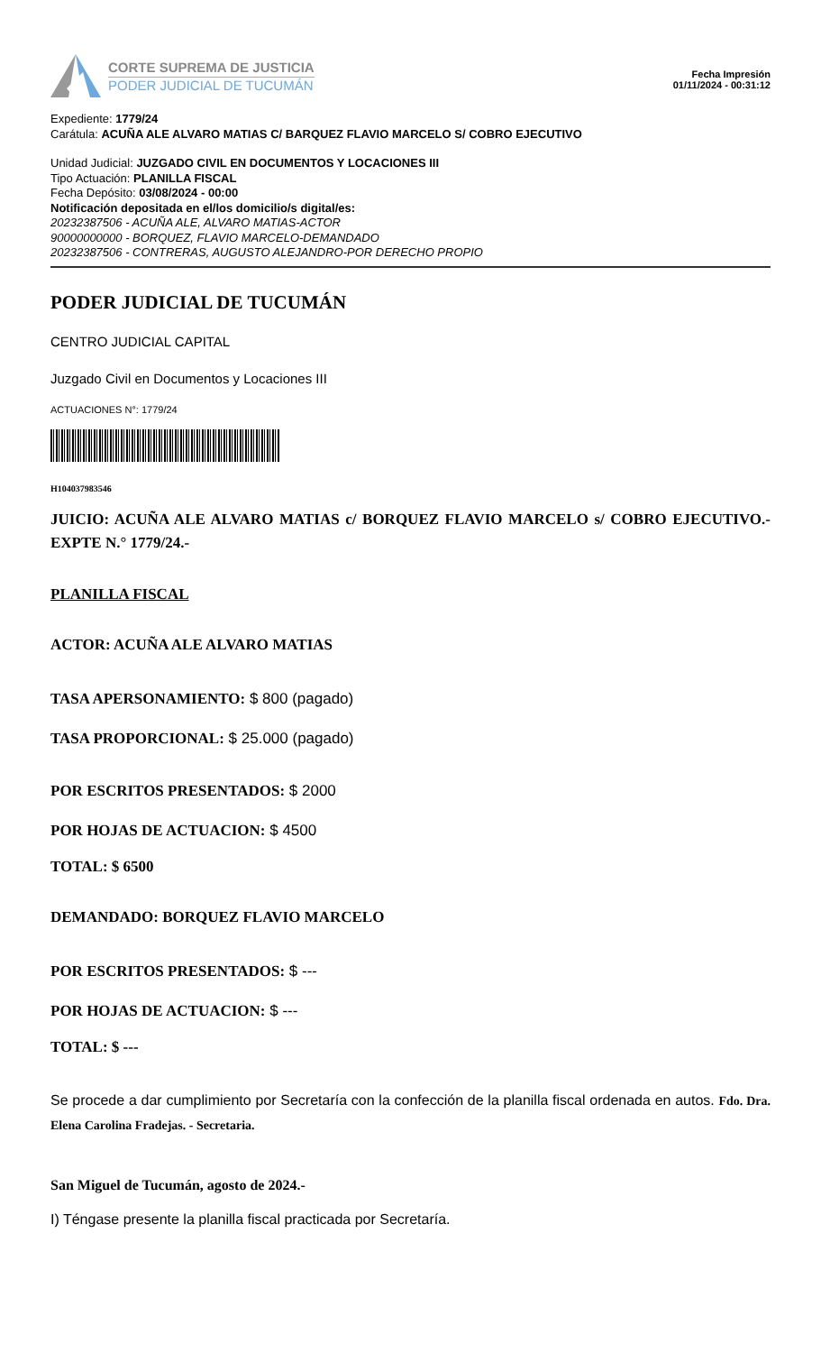CORTE SUPREMA DE JUSTICIA
PODER JUDICIAL DE TUCUMÁN
Fecha Impresión
01/11/2024 - 00:31:12
Expediente: 1779/24
Carátula: ACUÑA ALE ALVARO MATIAS C/ BARQUEZ FLAVIO MARCELO S/ COBRO EJECUTIVO
Unidad Judicial: JUZGADO CIVIL EN DOCUMENTOS Y LOCACIONES III
Tipo Actuación: PLANILLA FISCAL
Fecha Depósito: 03/08/2024 - 00:00
Notificación depositada en el/los domicilio/s digital/es:
20232387506 - ACUÑA ALE, ALVARO MATIAS-ACTOR
90000000000 - BORQUEZ, FLAVIO MARCELO-DEMANDADO
20232387506 - CONTRERAS, AUGUSTO ALEJANDRO-POR DERECHO PROPIO
PODER JUDICIAL DE TUCUMÁN
CENTRO JUDICIAL CAPITAL
Juzgado Civil en Documentos y Locaciones III
ACTUACIONES N°: 1779/24
H104037983546
JUICIO: ACUÑA ALE ALVARO MATIAS c/ BORQUEZ FLAVIO MARCELO s/ COBRO EJECUTIVO.- EXPTE N.° 1779/24.-
PLANILLA FISCAL
ACTOR: ACUÑA ALE ALVARO MATIAS
TASA APERSONAMIENTO: $ 800 (pagado)
TASA PROPORCIONAL: $ 25.000 (pagado)
POR ESCRITOS PRESENTADOS: $ 2000
POR HOJAS DE ACTUACION: $ 4500
TOTAL: $ 6500
DEMANDADO: BORQUEZ FLAVIO MARCELO
POR ESCRITOS PRESENTADOS: $ ---
POR HOJAS DE ACTUACION: $ ---
TOTAL: $ ---
Se procede a dar cumplimiento por Secretaría con la confección de la planilla fiscal ordenada en autos. Fdo. Dra. Elena Carolina Fradejas. - Secretaria.
San Miguel de Tucumán, agosto de 2024.-
I) Téngase presente la planilla fiscal practicada por Secretaría.